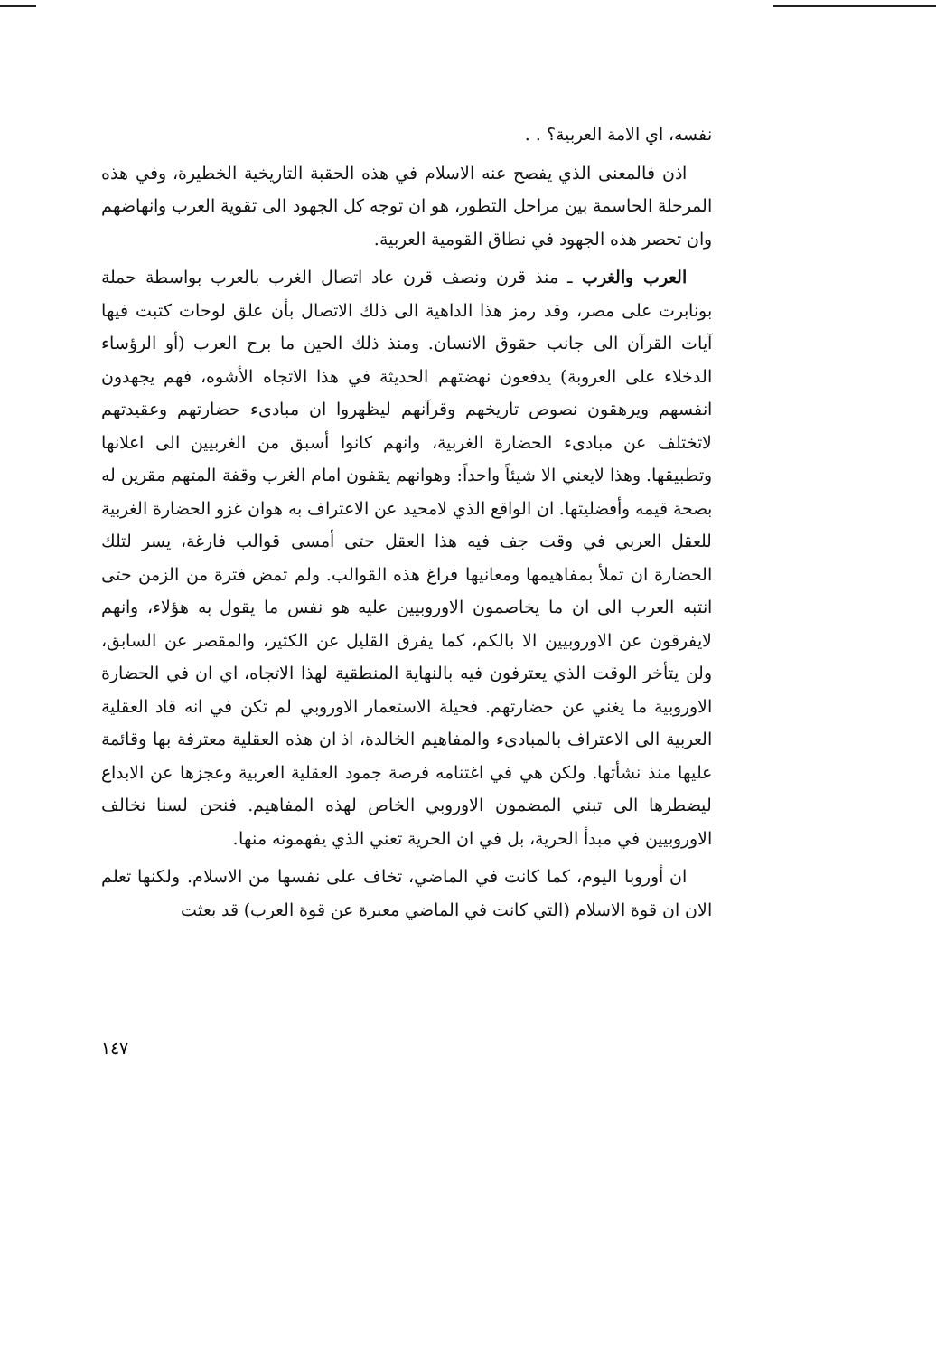نفسه، اي الامة العربية؟ . .
اذن فالمعنى الذي يفصح عنه الاسلام في هذه الحقبة التاريخية الخطيرة، وفي هذه المرحلة الحاسمة بين مراحل التطور، هو ان توجه كل الجهود الى تقوية العرب وانهاضهم وان تحصر هذه الجهود في نطاق القومية العربية.
العرب والغرب ـ منذ قرن ونصف قرن عاد اتصال الغرب بالعرب بواسطة حملة بونابرت على مصر، وقد رمز هذا الداهية الى ذلك الاتصال بأن علق لوحات كتبت فيها آيات القرآن الى جانب حقوق الانسان. ومنذ ذلك الحين ما برح العرب (أو الرؤساء الدخلاء على العروبة) يدفعون نهضتهم الحديثة في هذا الاتجاه الأشوه، فهم يجهدون انفسهم ويرهقون نصوص تاريخهم وقرآنهم ليظهروا ان مبادىء حضارتهم وعقيدتهم لاتختلف عن مبادىء الحضارة الغربية، وانهم كانوا أسبق من الغربيين الى اعلانها وتطبيقها. وهذا لايعني الا شيئاً واحداً: وهوانهم يقفون امام الغرب وقفة المتهم مقرين له بصحة قيمه وأفضليتها. ان الواقع الذي لامحيد عن الاعتراف به هوان غزو الحضارة الغربية للعقل العربي في وقت جف فيه هذا العقل حتى أمسى قوالب فارغة، يسر لتلك الحضارة ان تملأ بمفاهيمها ومعانيها فراغ هذه القوالب. ولم تمض فترة من الزمن حتى انتبه العرب الى ان ما يخاصمون الاوروبيين عليه هو نفس ما يقول به هؤلاء، وانهم لايفرقون عن الاوروبيين الا بالكم، كما يفرق القليل عن الكثير، والمقصر عن السابق، ولن يتأخر الوقت الذي يعترفون فيه بالنهاية المنطقية لهذا الاتجاه، اي ان في الحضارة الاوروبية ما يغني عن حضارتهم. فحيلة الاستعمار الاوروبي لم تكن في انه قاد العقلية العربية الى الاعتراف بالمبادىء والمفاهيم الخالدة، اذ ان هذه العقلية معترفة بها وقائمة عليها منذ نشأتها. ولكن هي في اغتنامه فرصة جمود العقلية العربية وعجزها عن الابداع ليضطرها الى تبني المضمون الاوروبي الخاص لهذه المفاهيم. فنحن لسنا نخالف الاوروبيين في مبدأ الحرية، بل في ان الحرية تعني الذي يفهمونه منها.
ان أوروبا اليوم، كما كانت في الماضي، تخاف على نفسها من الاسلام. ولكنها تعلم الان ان قوة الاسلام (التي كانت في الماضي معبرة عن قوة العرب) قد بعثت
١٤٧